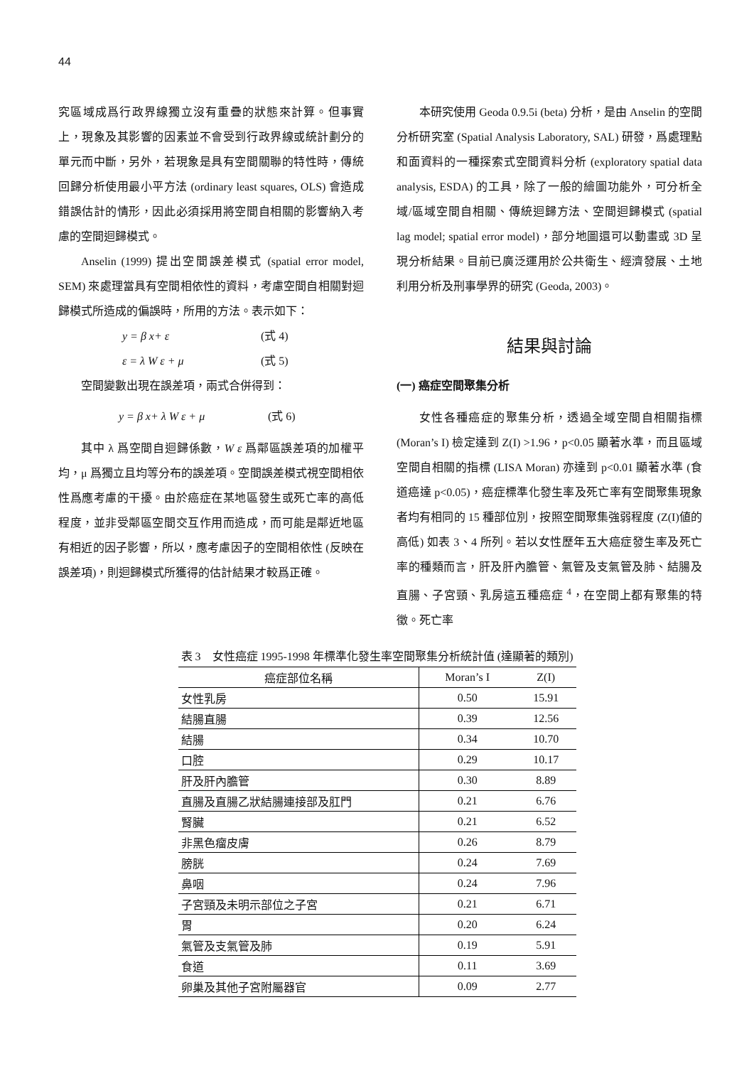44
究區域成爲行政界線獨立沒有重疊的狀態來計算。但事實上，現象及其影響的因素並不會受到行政界線或統計劃分的單元而中斷，另外，若現象是具有空間關聯的特性時，傳統回歸分析使用最小平方法 (ordinary least squares, OLS) 會造成錯誤估計的情形，因此必須採用將空間自相關的影響納入考慮的空間迴歸模式。
Anselin (1999) 提出空間誤差模式 (spatial error model, SEM) 來處理當具有空間相依性的資料，考慮空間自相關對迴歸模式所造成的偏誤時，所用的方法。表示如下：
y = β x+ ε (式 4)
ε = λ W ε + μ (式 5)
空間變數出現在誤差項，兩式合併得到：
y = β x+ λ W ε + μ (式 6)
其中 λ 爲空間自迴歸係數，W ε 爲鄰區誤差項的加權平均，μ 爲獨立且均等分布的誤差項。空間誤差模式視空間相依性爲應考慮的干擾。由於癌症在某地區發生或死亡率的高低程度，並非受鄰區空間交互作用而造成，而可能是鄰近地區有相近的因子影響，所以，應考慮因子的空間相依性 (反映在誤差項)，則迴歸模式所獲得的估計結果才較爲正確。
本研究使用 Geoda 0.9.5i (beta) 分析，是由 Anselin 的空間分析研究室 (Spatial Analysis Laboratory, SAL) 研發，爲處理點和面資料的一種探索式空間資料分析 (exploratory spatial data analysis, ESDA) 的工具，除了一般的繪圖功能外，可分析全域/區域空間自相關、傳統迴歸方法、空間迴歸模式 (spatial lag model; spatial error model)，部分地圖還可以動畫或 3D 呈現分析結果。目前已廣泛運用於公共衛生、經濟發展、土地利用分析及刑事學界的研究 (Geoda, 2003)。
結果與討論
(一) 癌症空間聚集分析
女性各種癌症的聚集分析，透過全域空間自相關指標 (Moran’s I) 檢定達到 Z(I) >1.96，p<0.05 顯著水準，而且區域空間自相關的指標 (LISA Moran) 亦達到 p<0.01 顯著水準 (食道癌達 p<0.05)，癌症標準化發生率及死亡率有空間聚集現象者均有相同的 15 種部位別，按照空間聚集強弱程度 (Z(I)値的高低) 如表 3、4 所列。若以女性歷年五大癌症發生率及死亡率的種類而言，肝及肝內膽管、氣管及支氣管及肺、結腸及直腸、子宮頸、乳房這五種癌症 <sup>4</sup>，在空間上都有聚集的特徵。死亡率
表 3　女性癌症 1995-1998 年標準化發生率空間聚集分析統計值 (達顯著的類別)
| 癌症部位名稱 | Moran’s I | Z(I) |
| --- | --- | --- |
| 女性乳房 | 0.50 | 15.91 |
| 結腸直腸 | 0.39 | 12.56 |
| 結腸 | 0.34 | 10.70 |
| 口腔 | 0.29 | 10.17 |
| 肝及肝內膽管 | 0.30 | 8.89 |
| 直腸及直腸乙狀結腸連接部及肛門 | 0.21 | 6.76 |
| 腎臟 | 0.21 | 6.52 |
| 非黑色瘤皮膚 | 0.26 | 8.79 |
| 膀胱 | 0.24 | 7.69 |
| 鼻咽 | 0.24 | 7.96 |
| 子宮頸及未明示部位之子宮 | 0.21 | 6.71 |
| 胃 | 0.20 | 6.24 |
| 氣管及支氣管及肺 | 0.19 | 5.91 |
| 食道 | 0.11 | 3.69 |
| 卵巢及其他子宮附屬器官 | 0.09 | 2.77 |